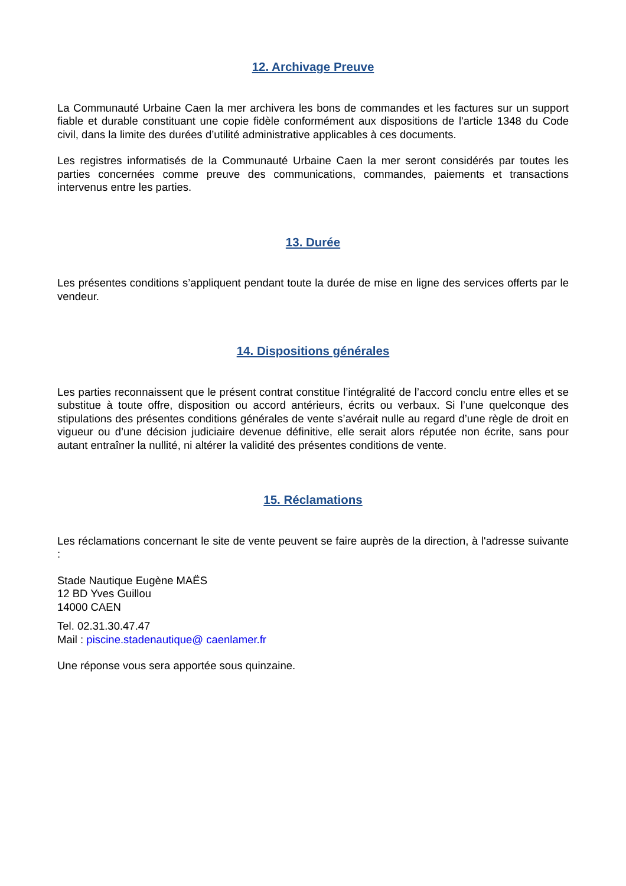12. Archivage Preuve
La Communauté Urbaine Caen la mer archivera les bons de commandes et les factures sur un support fiable et durable constituant une copie fidèle conformément aux dispositions de l'article 1348 du Code civil, dans la limite des durées d’utilité administrative applicables à ces documents.
Les registres informatisés de la Communauté Urbaine Caen la mer seront considérés par toutes les parties concernées comme preuve des communications, commandes, paiements et transactions intervenus entre les parties.
13. Durée
Les présentes conditions s’appliquent pendant toute la durée de mise en ligne des services offerts par le vendeur.
14. Dispositions générales
Les parties reconnaissent que le présent contrat constitue l’intégralité de l’accord conclu entre elles et se substitue à toute offre, disposition ou accord antérieurs, écrits ou verbaux. Si l’une quelconque des stipulations des présentes conditions générales de vente s’avérait nulle au regard d’une règle de droit en vigueur ou d’une décision judiciaire devenue définitive, elle serait alors réputée non écrite, sans pour autant entraîner la nullité, ni altérer la validité des présentes conditions de vente.
15. Réclamations
Les réclamations concernant le site de vente peuvent se faire auprès de la direction, à l'adresse suivante :
Stade Nautique Eugène MAËS
12 BD Yves Guillou
14000 CAEN
Tel. 02.31.30.47.47
Mail : piscine.stadenautique@ caenlamer.fr
Une réponse vous sera apportée sous quinzaine.